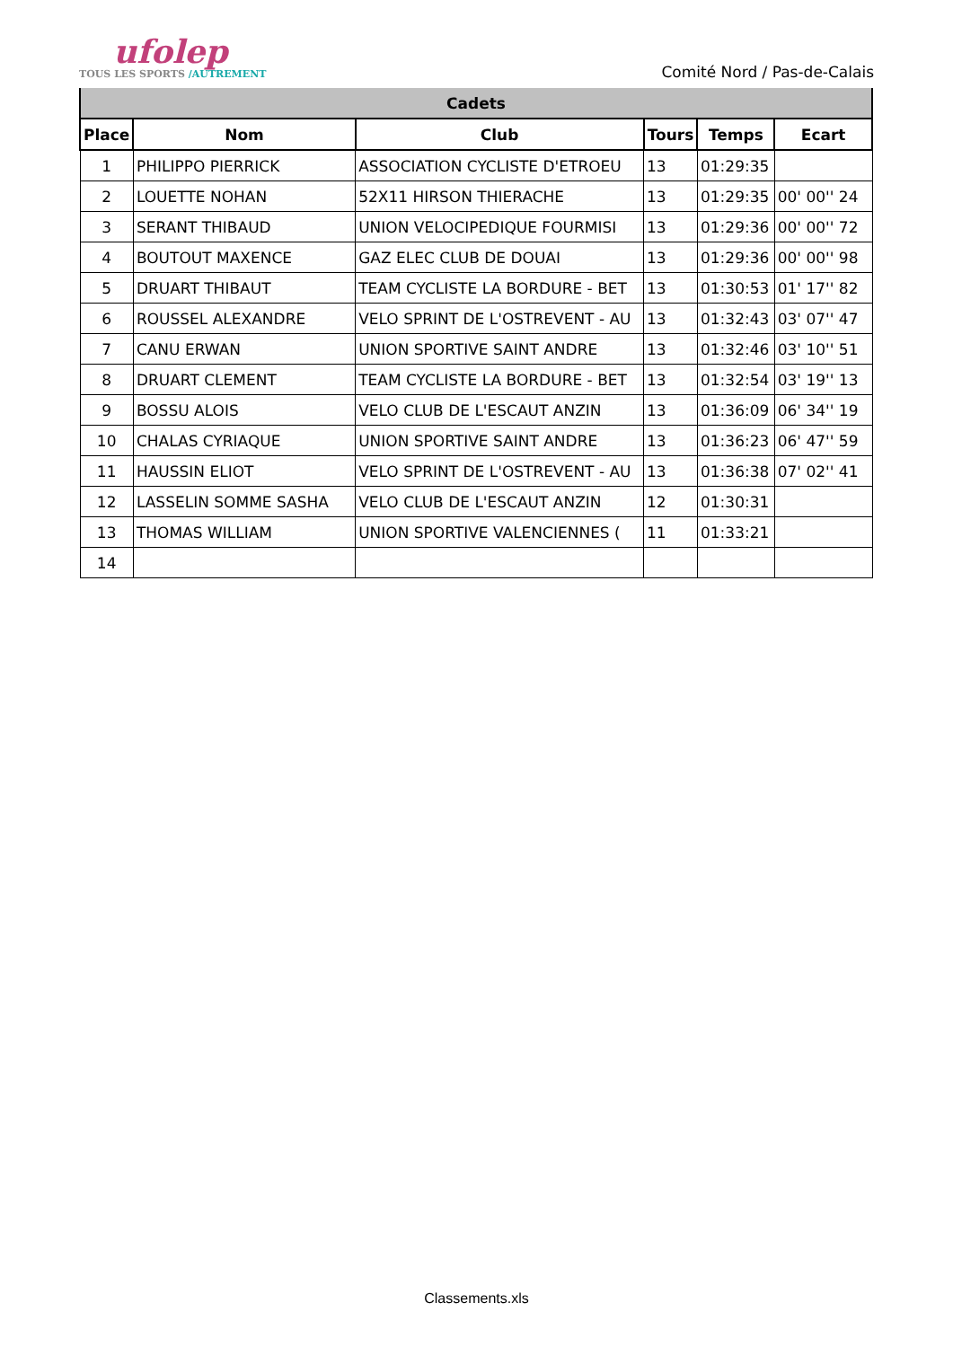ufolep
TOUS LES SPORTS /AUTREMENT
Comité Nord / Pas-de-Calais
| Cadets | | | | | |
| --- | --- | --- | --- | --- | --- |
| Place | Nom | Club | Tours | Temps | Ecart |
| 1 | PHILIPPO PIERRICK | ASSOCIATION CYCLISTE D'ETROEU | 13 | 01:29:35 | |
| 2 | LOUETTE NOHAN | 52X11 HIRSON THIERACHE | 13 | 01:29:35 | 00' 00'' 24 |
| 3 | SERANT THIBAUD | UNION VELOCIPEDIQUE FOURMISI | 13 | 01:29:36 | 00' 00'' 72 |
| 4 | BOUTOUT MAXENCE | GAZ ELEC CLUB DE DOUAI | 13 | 01:29:36 | 00' 00'' 98 |
| 5 | DRUART THIBAUT | TEAM CYCLISTE LA BORDURE - BET | 13 | 01:30:53 | 01' 17'' 82 |
| 6 | ROUSSEL ALEXANDRE | VELO SPRINT DE L'OSTREVENT - AU | 13 | 01:32:43 | 03' 07'' 47 |
| 7 | CANU ERWAN | UNION SPORTIVE SAINT ANDRE | 13 | 01:32:46 | 03' 10'' 51 |
| 8 | DRUART CLEMENT | TEAM CYCLISTE LA BORDURE - BET | 13 | 01:32:54 | 03' 19'' 13 |
| 9 | BOSSU ALOIS | VELO CLUB DE L'ESCAUT ANZIN | 13 | 01:36:09 | 06' 34'' 19 |
| 10 | CHALAS CYRIAQUE | UNION SPORTIVE SAINT ANDRE | 13 | 01:36:23 | 06' 47'' 59 |
| 11 | HAUSSIN ELIOT | VELO SPRINT DE L'OSTREVENT - AU | 13 | 01:36:38 | 07' 02'' 41 |
| 12 | LASSELIN SOMME SASHA | VELO CLUB DE L'ESCAUT ANZIN | 12 | 01:30:31 | |
| 13 | THOMAS WILLIAM | UNION SPORTIVE VALENCIENNES ( | 11 | 01:33:21 | |
| 14 | | | | | |
Classements.xls